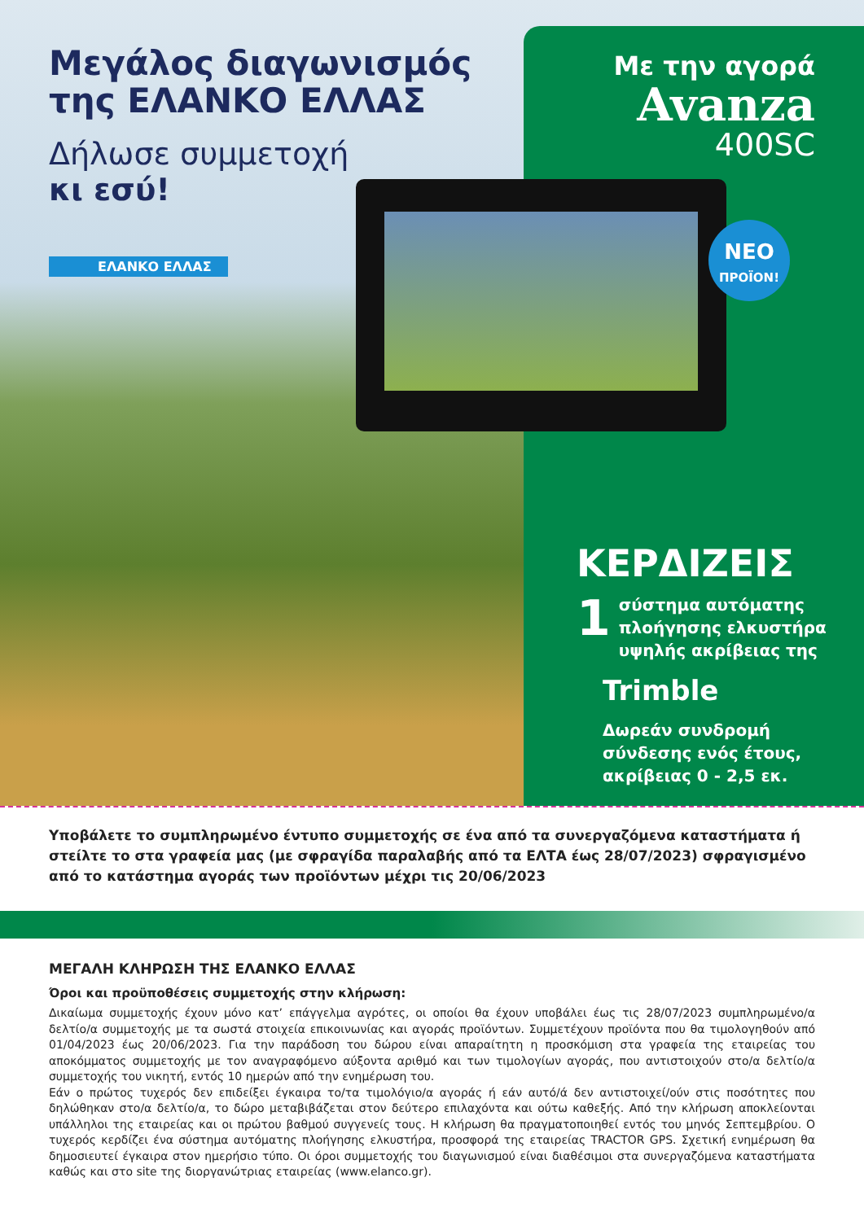Μεγάλος διαγωνισμός της ΕΛΑΝΚΟ ΕΛΛΑΣ
Δήλωσε συμμετοχή
κι εσύ!
ΕΛΑΝΚΟ ΕΛΛΑΣ
Με την αγορά
Avanza
400SC
ΝΕΟ
ΠΡΟΪΟΝ!
ΚΕΡΔΙΖΕΙΣ
1
σύστημα αυτόματης πλοήγησης ελκυστήρα υψηλής ακρίβειας της
Trimble
Δωρεάν συνδρομή σύνδεσης ενός έτους, ακρίβειας 0 - 2,5 εκ.
Υποβάλετε το συμπληρωμένο έντυπο συμμετοχής σε ένα από τα συνεργαζόμενα καταστήματα ή στείλτε το στα γραφεία μας (με σφραγίδα παραλαβής από τα ΕΛΤΑ έως 28/07/2023) σφραγισμένο από το κατάστημα αγοράς των προϊόντων μέχρι τις 20/06/2023
ΜΕΓΑΛΗ ΚΛΗΡΩΣΗ ΤΗΣ ΕΛΑΝΚΟ ΕΛΛΑΣ
Όροι και προϋποθέσεις συμμετοχής στην κλήρωση:
Δικαίωμα συμμετοχής έχουν μόνο κατ’ επάγγελμα αγρότες, οι οποίοι θα έχουν υποβάλει έως τις 28/07/2023 συμπληρωμένο/α δελτίο/α συμμετοχής με τα σωστά στοιχεία επικοινωνίας και αγοράς προϊόντων. Συμμετέχουν προϊόντα που θα τιμολογηθούν από 01/04/2023 έως 20/06/2023. Για την παράδοση του δώρου είναι απαραίτητη η προσκόμιση στα γραφεία της εταιρείας του αποκόμματος συμμετοχής με τον αναγραφόμενο αύξοντα αριθμό και των τιμολογίων αγοράς, που αντιστοιχούν στο/α δελτίο/α συμμετοχής του νικητή, εντός 10 ημερών από την ενημέρωση του.
Εάν ο πρώτος τυχερός δεν επιδείξει έγκαιρα το/τα τιμολόγιο/α αγοράς ή εάν αυτό/ά δεν αντιστοιχεί/ούν στις ποσότητες που δηλώθηκαν στο/α δελτίο/α, το δώρο μεταβιβάζεται στον δεύτερο επιλαχόντα και ούτω καθεξής. Από την κλήρωση αποκλείονται υπάλληλοι της εταιρείας και οι πρώτου βαθμού συγγενείς τους. Η κλήρωση θα πραγματοποιηθεί εντός του μηνός Σεπτεμβρίου. Ο τυχερός κερδίζει ένα σύστημα αυτόματης πλοήγησης ελκυστήρα, προσφορά της εταιρείας TRACTOR GPS. Σχετική ενημέρωση θα δημοσιευτεί έγκαιρα στον ημερήσιο τύπο. Οι όροι συμμετοχής του διαγωνισμού είναι διαθέσιμοι στα συνεργαζόμενα καταστήματα καθώς και στο site της διοργανώτριας εταιρείας (www.elanco.gr).